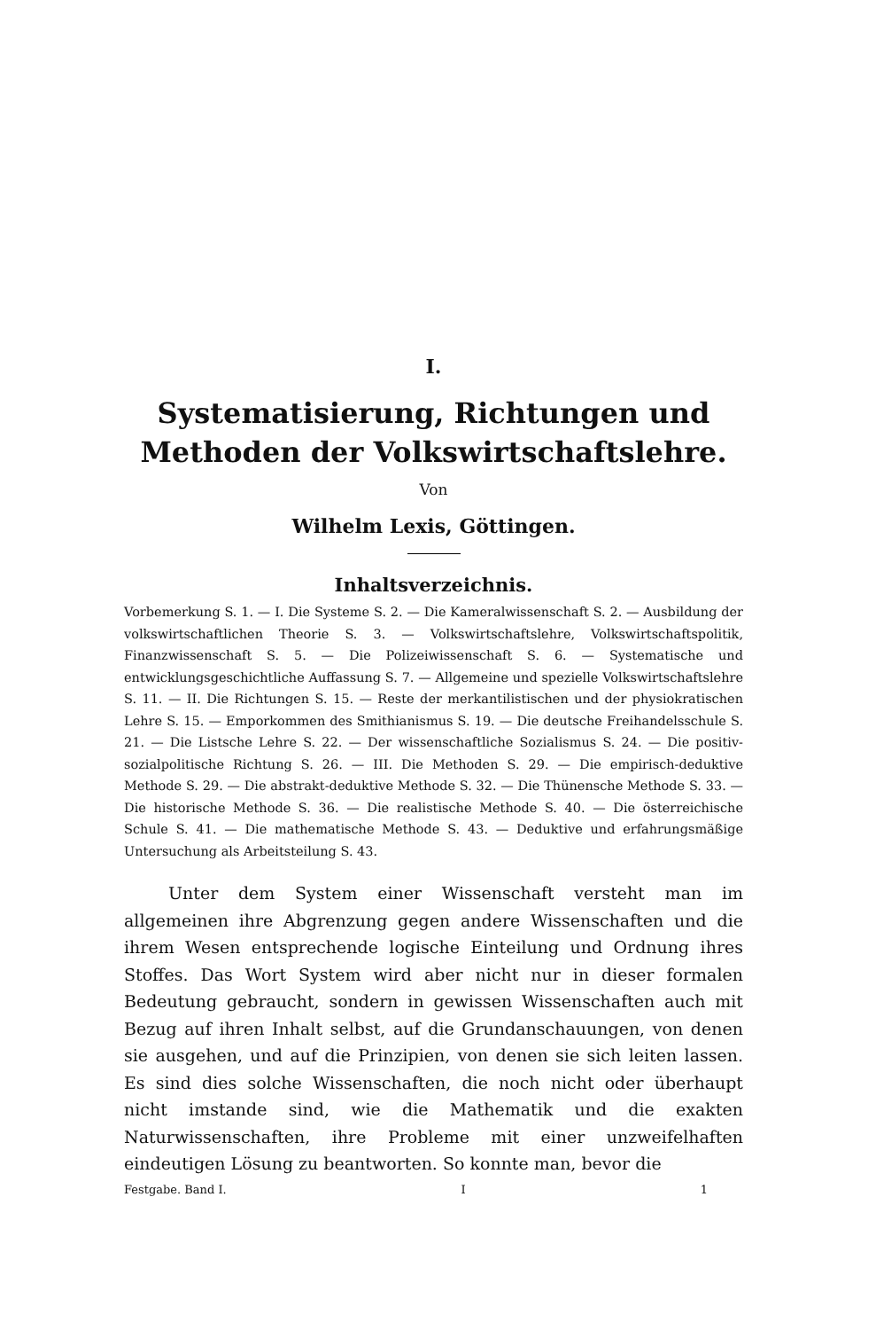I.
Systematisierung, Richtungen und Methoden der Volkswirtschaftslehre.
Von
Wilhelm Lexis, Göttingen.
Inhaltsverzeichnis.
Vorbemerkung S. 1. — I. Die Systeme S. 2. — Die Kameralwissenschaft S. 2. — Ausbildung der volkswirtschaftlichen Theorie S. 3. — Volkswirtschaftslehre, Volkswirtschaftspolitik, Finanzwissenschaft S. 5. — Die Polizeiwissenschaft S. 6. — Systematische und entwicklungsgeschichtliche Auffassung S. 7. — Allgemeine und spezielle Volkswirtschaftslehre S. 11. — II. Die Richtungen S. 15. — Reste der merkantilistischen und der physiokratischen Lehre S. 15. — Emporkommen des Smithianismus S. 19. — Die deutsche Freihandelsschule S. 21. — Die Listsche Lehre S. 22. — Der wissenschaftliche Sozialismus S. 24. — Die positiv-sozialpolitische Richtung S. 26. — III. Die Methoden S. 29. — Die empirisch-deduktive Methode S. 29. — Die abstrakt-deduktive Methode S. 32. — Die Thünensche Methode S. 33. — Die historische Methode S. 36. — Die realistische Methode S. 40. — Die österreichische Schule S. 41. — Die mathematische Methode S. 43. — Deduktive und erfahrungsmäßige Untersuchung als Arbeitsteilung S. 43.
Unter dem System einer Wissenschaft versteht man im allgemeinen ihre Abgrenzung gegen andere Wissenschaften und die ihrem Wesen entsprechende logische Einteilung und Ordnung ihres Stoffes. Das Wort System wird aber nicht nur in dieser formalen Bedeutung gebraucht, sondern in gewissen Wissenschaften auch mit Bezug auf ihren Inhalt selbst, auf die Grundanschauungen, von denen sie ausgehen, und auf die Prinzipien, von denen sie sich leiten lassen. Es sind dies solche Wissenschaften, die noch nicht oder überhaupt nicht imstande sind, wie die Mathematik und die exakten Naturwissenschaften, ihre Probleme mit einer unzweifelhaften eindeutigen Lösung zu beantworten. So konnte man, bevor die
Festgabe. Band I. I 1